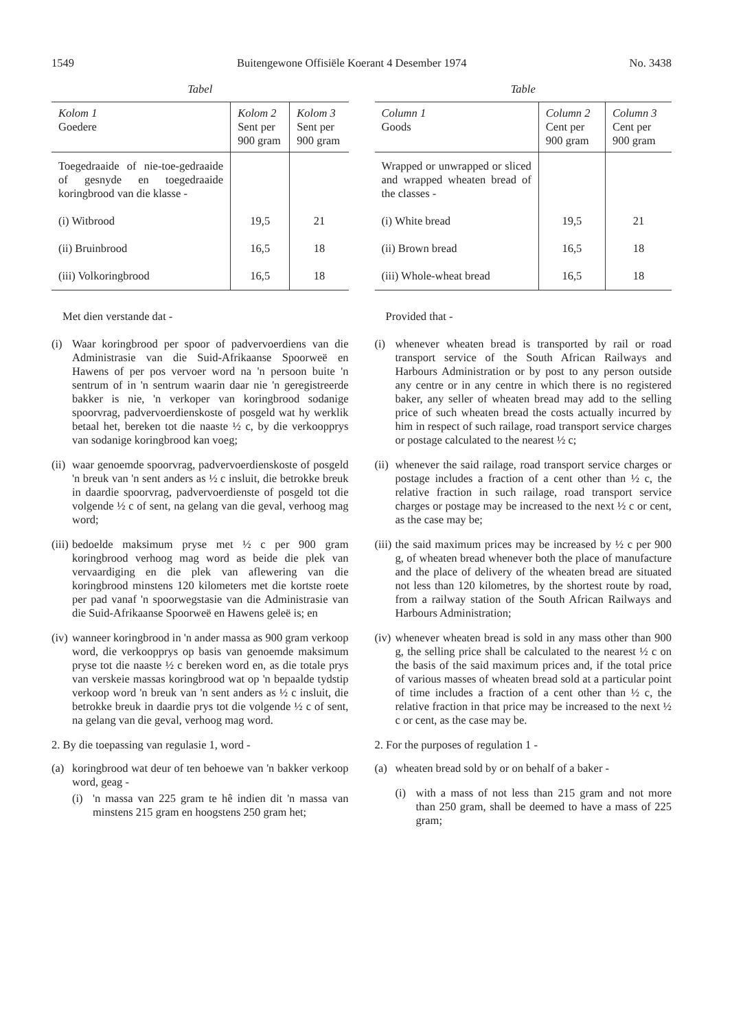1549 Buitengewone Offisiële Koerant 4 Desember 1974 No. 3438
Tabel
| Kolom 1 Goedere | Kolom 2 Sent per 900 gram | Kolom 3 Sent per 900 gram |
| --- | --- | --- |
| Toegedraaide of nie-toe-gedraaide of gesnyde en toegedraaide koringbrood van die klasse - | | |
| (i) Witbrood | 19,5 | 21 |
| (ii) Bruinbrood | 16,5 | 18 |
| (iii) Volkoringbrood | 16,5 | 18 |
Met dien verstande dat -
(i) Waar koringbrood per spoor of padvervoerdiens van die Administrasie van die Suid-Afrikaanse Spoorweë en Hawens of per pos vervoer word na 'n persoon buite 'n sentrum of in 'n sentrum waarin daar nie 'n geregistreerde bakker is nie, 'n verkoper van koringbrood sodanige spoorvrag, padvervoerdienskoste of posgeld wat hy werklik betaal het, bereken tot die naaste ½ c, by die verkoopprys van sodanige koringbrood kan voeg;
(ii) waar genoemde spoorvrag, padvervoerdienskoste of posgeld 'n breuk van 'n sent anders as ½ c insluit, die betrokke breuk in daardie spoorvrag, padvervoerdienste of posgeld tot die volgende ½ c of sent, na gelang van die geval, verhoog mag word;
(iii) bedoelde maksimum pryse met ½ c per 900 gram koringbrood verhoog mag word as beide die plek van vervaardiging en die plek van aflewering van die koringbrood minstens 120 kilometers met die kortste roete per pad vanaf 'n spoorwegstasie van die Administrasie van die Suid-Afrikaanse Spoorweë en Hawens geleë is; en
(iv) wanneer koringbrood in 'n ander massa as 900 gram verkoop word, die verkoopprys op basis van genoemde maksimum pryse tot die naaste ½ c bereken word en, as die totale prys van verskeie massas koringbrood wat op 'n bepaalde tydstip verkoop word 'n breuk van 'n sent anders as ½ c insluit, die betrokke breuk in daardie prys tot die volgende ½ c of sent, na gelang van die geval, verhoog mag word.
2. By die toepassing van regulasie 1, word -
(a) koringbrood wat deur of ten behoewe van 'n bakker verkoop word, geag -
(i) 'n massa van 225 gram te hê indien dit 'n massa van minstens 215 gram en hoogstens 250 gram het;
Table
| Column 1 Goods | Column 2 Cent per 900 gram | Column 3 Cent per 900 gram |
| --- | --- | --- |
| Wrapped or unwrapped or sliced and wrapped wheaten bread of the classes - | | |
| (i) White bread | 19,5 | 21 |
| (ii) Brown bread | 16,5 | 18 |
| (iii) Whole-wheat bread | 16,5 | 18 |
Provided that -
(i) whenever wheaten bread is transported by rail or road transport service of the South African Railways and Harbours Administration or by post to any person outside any centre or in any centre in which there is no registered baker, any seller of wheaten bread may add to the selling price of such wheaten bread the costs actually incurred by him in respect of such railage, road transport service charges or postage calculated to the nearest ½ c;
(ii) whenever the said railage, road transport service charges or postage includes a fraction of a cent other than ½ c, the relative fraction in such railage, road transport service charges or postage may be increased to the next ½ c or cent, as the case may be;
(iii) the said maximum prices may be increased by ½ c per 900 g, of wheaten bread whenever both the place of manufacture and the place of delivery of the wheaten bread are situated not less than 120 kilometres, by the shortest route by road, from a railway station of the South African Railways and Harbours Administration;
(iv) whenever wheaten bread is sold in any mass other than 900 g, the selling price shall be calculated to the nearest ½ c on the basis of the said maximum prices and, if the total price of various masses of wheaten bread sold at a particular point of time includes a fraction of a cent other than ½ c, the relative fraction in that price may be increased to the next ½ c or cent, as the case may be.
2. For the purposes of regulation 1 -
(a) wheaten bread sold by or on behalf of a baker -
(i) with a mass of not less than 215 gram and not more than 250 gram, shall be deemed to have a mass of 225 gram;